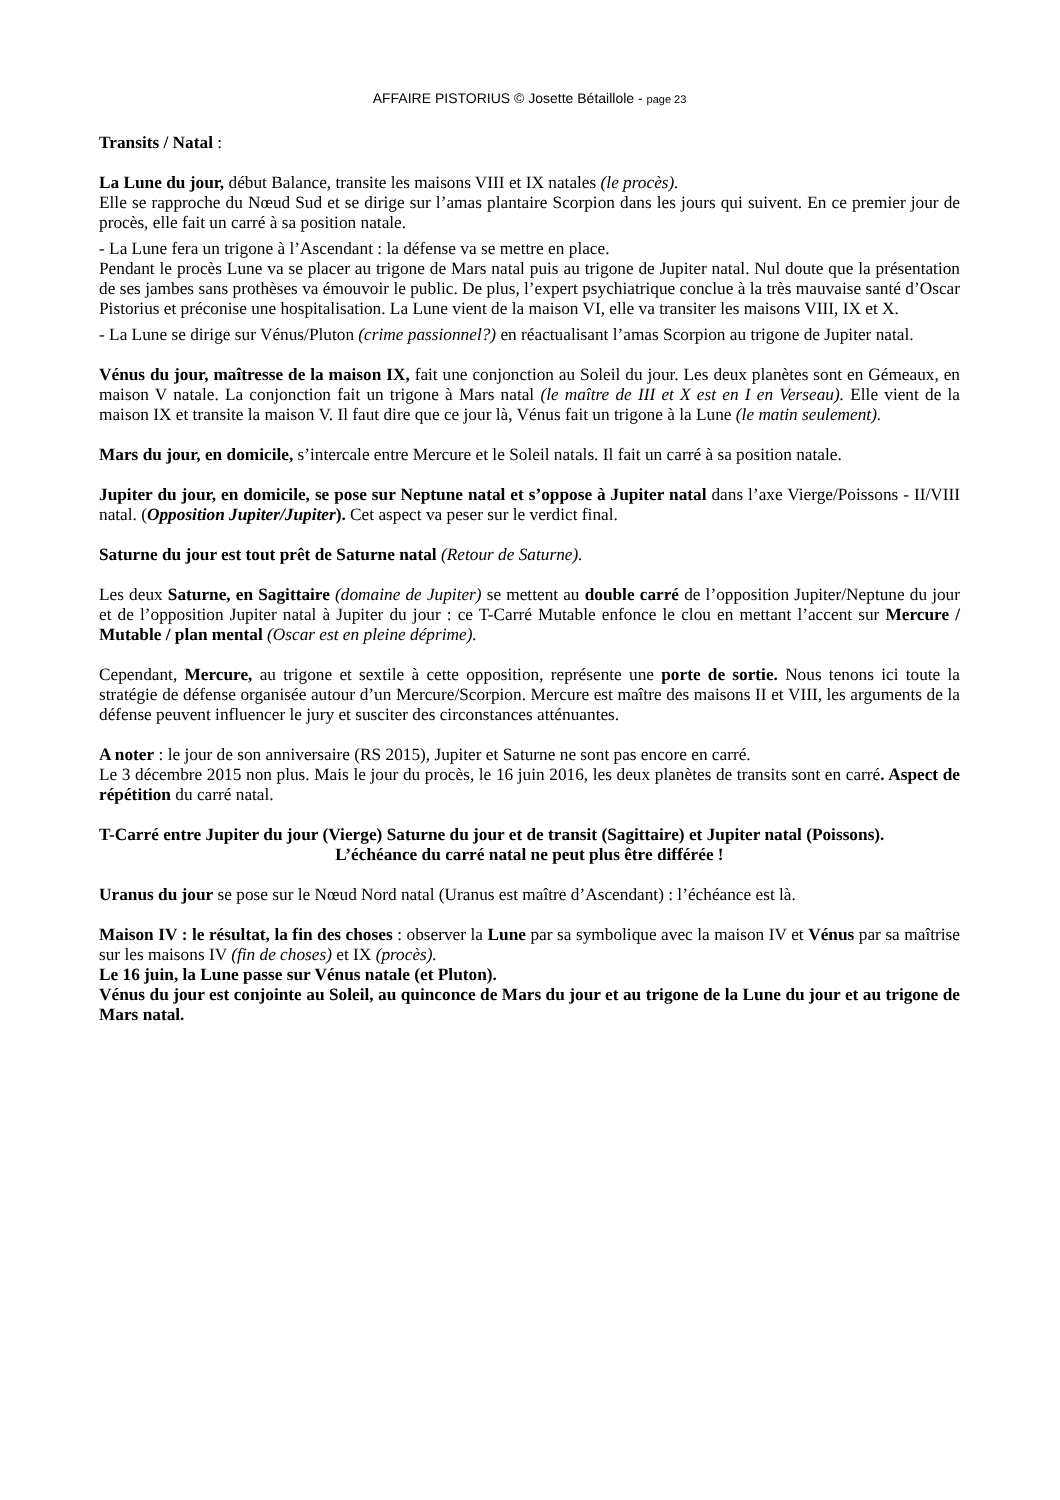AFFAIRE PISTORIUS © Josette Bétaillole - page 23
Transits / Natal :
La Lune du jour, début Balance, transite les maisons VIII et IX natales (le procès).
Elle se rapproche du Nœud Sud et se dirige sur l’amas plantaire Scorpion dans les jours qui suivent. En ce premier jour de procès, elle fait un carré à sa position natale.
- La Lune fera un trigone à l’Ascendant : la défense va se mettre en place.
Pendant le procès Lune va se placer au trigone de Mars natal puis au trigone de Jupiter natal. Nul doute que la présentation de ses jambes sans prothèses va émouvoir le public. De plus, l’expert psychiatrique conclue à la très mauvaise santé d’Oscar Pistorius et préconise une hospitalisation. La Lune vient de la maison VI, elle va transiter les maisons VIII, IX et X.
- La Lune se dirige sur Vénus/Pluton (crime passionnel?) en réactualisant l’amas Scorpion au trigone de Jupiter natal.
Vénus du jour, maîtresse de la maison IX, fait une conjonction au Soleil du jour. Les deux planètes sont en Gémeaux, en maison V natale. La conjonction fait un trigone à Mars natal (le maître de III et X est en I en Verseau). Elle vient de la maison IX et transite la maison V. Il faut dire que ce jour là, Vénus fait un trigone à la Lune (le matin seulement).
Mars du jour, en domicile, s’intercale entre Mercure et le Soleil natals. Il fait un carré à sa position natale.
Jupiter du jour, en domicile, se pose sur Neptune natal et s’oppose à Jupiter natal dans l’axe Vierge/Poissons - II/VIII natal. (Opposition Jupiter/Jupiter). Cet aspect va peser sur le verdict final.
Saturne du jour est tout prêt de Saturne natal (Retour de Saturne).
Les deux Saturne, en Sagittaire (domaine de Jupiter) se mettent au double carré de l’opposition Jupiter/Neptune du jour et de l’opposition Jupiter natal à Jupiter du jour : ce T-Carré Mutable enfonce le clou en mettant l’accent sur Mercure / Mutable / plan mental (Oscar est en pleine déprime).
Cependant, Mercure, au trigone et sextile à cette opposition, représente une porte de sortie. Nous tenons ici toute la stratégie de défense organisée autour d’un Mercure/Scorpion. Mercure est maître des maisons II et VIII, les arguments de la défense peuvent influencer le jury et susciter des circonstances atténuantes.
A noter : le jour de son anniversaire (RS 2015), Jupiter et Saturne ne sont pas encore en carré.
Le 3 décembre 2015 non plus. Mais le jour du procès, le 16 juin 2016, les deux planètes de transits sont en carré. Aspect de répétition du carré natal.
T-Carré entre Jupiter du jour (Vierge) Saturne du jour et de transit (Sagittaire) et Jupiter natal (Poissons).
L’échéance du carré natal ne peut plus être différée !
Uranus du jour se pose sur le Nœud Nord natal (Uranus est maître d’Ascendant) : l’échéance est là.
Maison IV : le résultat, la fin des choses : observer la Lune par sa symbolique avec la maison IV et Vénus par sa maîtrise sur les maisons IV (fin de choses) et IX (procès).
Le 16 juin, la Lune passe sur Vénus natale (et Pluton).
Vénus du jour est conjointe au Soleil, au quinconce de Mars du jour et au trigone de la Lune du jour et au trigone de Mars natal.